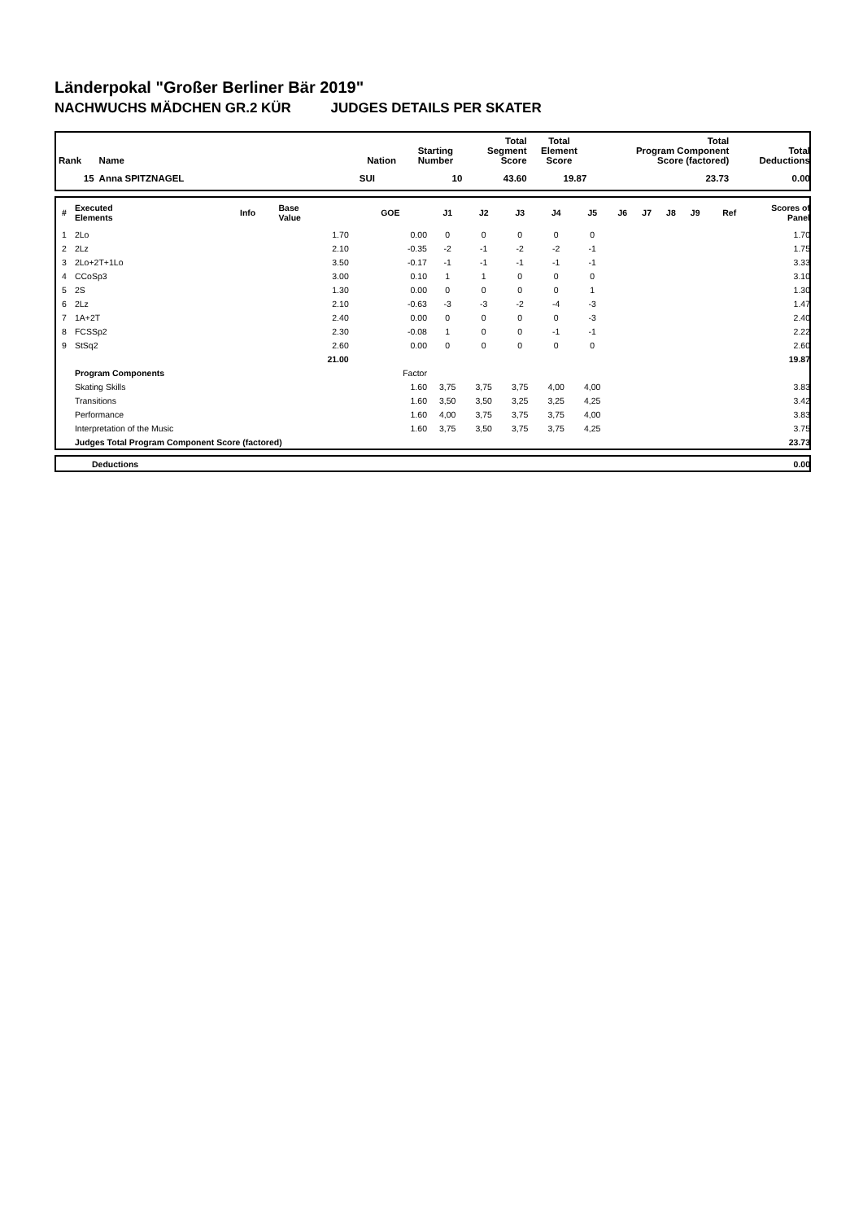Länderpokal "Großer Berliner Bär 2019"
NACHWUCHS MÄDCHEN GR.2 KÜR JUDGES DETAILS PER SKATER
| Rank | Name | | Nation | Starting Number | Total Segment Score | Total Element Score | Total Program Component Score (factored) | | Total Deductions |
| --- | --- | --- | --- | --- | --- | --- | --- | --- | --- |
| 15 | Anna SPITZNAGEL | | SUI | 10 | 43.60 | 19.87 | | 23.73 | 0.00 |
| # | Executed Elements | Info | Base Value | GOE | J1 | J2 | J3 | J4 | J5 | J6 | J7 | J8 | J9 | Ref | Scores of Panel |
| --- | --- | --- | --- | --- | --- | --- | --- | --- | --- | --- | --- | --- | --- | --- | --- |
| 1 | 2Lo | | 1.70 | 0.00 | 0 | 0 | 0 | 0 | 0 | | | | | | 1.70 |
| 2 | 2Lz | | 2.10 | -0.35 | -2 | -1 | -2 | -2 | -1 | | | | | | 1.75 |
| 3 | 2Lo+2T+1Lo | | 3.50 | -0.17 | -1 | -1 | -1 | -1 | -1 | | | | | | 3.33 |
| 4 | CCoSp3 | | 3.00 | 0.10 | 1 | 1 | 0 | 0 | 0 | | | | | | 3.10 |
| 5 | 2S | | 1.30 | 0.00 | 0 | 0 | 0 | 0 | 1 | | | | | | 1.30 |
| 6 | 2Lz | | 2.10 | -0.63 | -3 | -3 | -2 | -4 | -3 | | | | | | 1.47 |
| 7 | 1A+2T | | 2.40 | 0.00 | 0 | 0 | 0 | 0 | -3 | | | | | | 2.40 |
| 8 | FCSSp2 | | 2.30 | -0.08 | 1 | 0 | 0 | -1 | -1 | | | | | | 2.22 |
| 9 | StSq2 | | 2.60 | 0.00 | 0 | 0 | 0 | 0 | 0 | | | | | | 2.60 |
| | | | 21.00 | | | | | | | | | | | | 19.87 |
| | Program Components | | | Factor | | | | | | | | | | | |
| | Skating Skills | | | 1.60 | 3,75 | 3,75 | 3,75 | 4,00 | 4,00 | | | | | | 3.83 |
| | Transitions | | | 1.60 | 3,50 | 3,50 | 3,25 | 3,25 | 4,25 | | | | | | 3.42 |
| | Performance | | | 1.60 | 4,00 | 3,75 | 3,75 | 3,75 | 4,00 | | | | | | 3.83 |
| | Interpretation of the Music | | | 1.60 | 3,75 | 3,50 | 3,75 | 3,75 | 4,25 | | | | | | 3.75 |
| | Judges Total Program Component Score (factored) | | | | | | | | | | | | | | 23.73 |
| | Deductions | 0.00 |